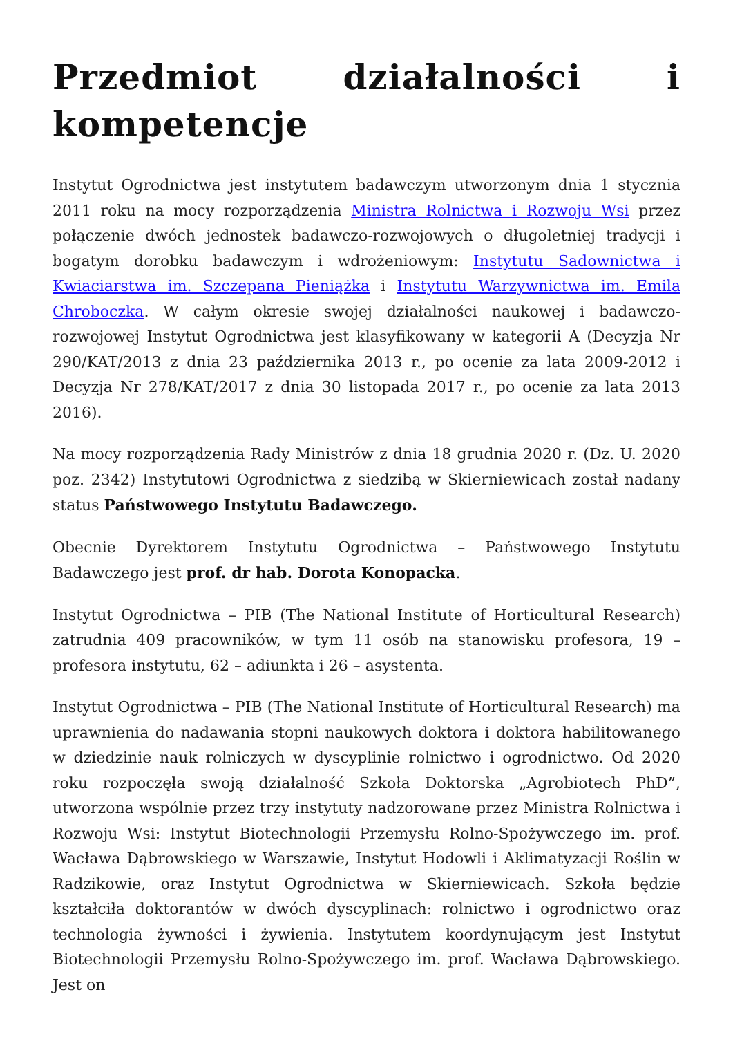Przedmiot działalności i kompetencje
Instytut Ogrodnictwa jest instytutem badawczym utworzonym dnia 1 stycznia 2011 roku na mocy rozporządzenia Ministra Rolnictwa i Rozwoju Wsi przez połączenie dwóch jednostek badawczo-rozwojowych o długoletniej tradycji i bogatym dorobku badawczym i wdrożeniowym: Instytutu Sadownictwa i Kwiaciarstwa im. Szczepana Pieniążka i Instytutu Warzywnictwa im. Emila Chroboczka. W całym okresie swojej działalności naukowej i badawczo-rozwojowej Instytut Ogrodnictwa jest klasyfikowany w kategorii A (Decyzja Nr 290/KAT/2013 z dnia 23 października 2013 r., po ocenie za lata 2009-2012 i Decyzja Nr 278/KAT/2017 z dnia 30 listopada 2017 r., po ocenie za lata 2013 2016).
Na mocy rozporządzenia Rady Ministrów z dnia 18 grudnia 2020 r. (Dz. U. 2020 poz. 2342) Instytutowi Ogrodnictwa z siedzibą w Skierniewicach został nadany status Państwowego Instytutu Badawczego.
Obecnie Dyrektorem Instytutu Ogrodnictwa – Państwowego Instytutu Badawczego jest prof. dr hab. Dorota Konopacka.
Instytut Ogrodnictwa – PIB (The National Institute of Horticultural Research) zatrudnia 409 pracowników, w tym 11 osób na stanowisku profesora, 19 – profesora instytutu, 62 – adiunkta i 26 – asystenta.
Instytut Ogrodnictwa – PIB (The National Institute of Horticultural Research) ma uprawnienia do nadawania stopni naukowych doktora i doktora habilitowanego w dziedzinie nauk rolniczych w dyscyplinie rolnictwo i ogrodnictwo. Od 2020 roku rozpoczęła swoją działalność Szkoła Doktorska „Agrobiotech PhD”, utworzona wspólnie przez trzy instytuty nadzorowane przez Ministra Rolnictwa i Rozwoju Wsi: Instytut Biotechnologii Przemysłu Rolno-Spożywczego im. prof. Wacława Dąbrowskiego w Warszawie, Instytut Hodowli i Aklimatyzacji Roślin w Radzikowie, oraz Instytut Ogrodnictwa w Skierniewicach. Szkoła będzie kształciła doktorantów w dwóch dyscyplinach: rolnictwo i ogrodnictwo oraz technologia żywności i żywienia. Instytutem koordynującym jest Instytut Biotechnologii Przemysłu Rolno-Spożywczego im. prof. Wacława Dąbrowskiego. Jest on